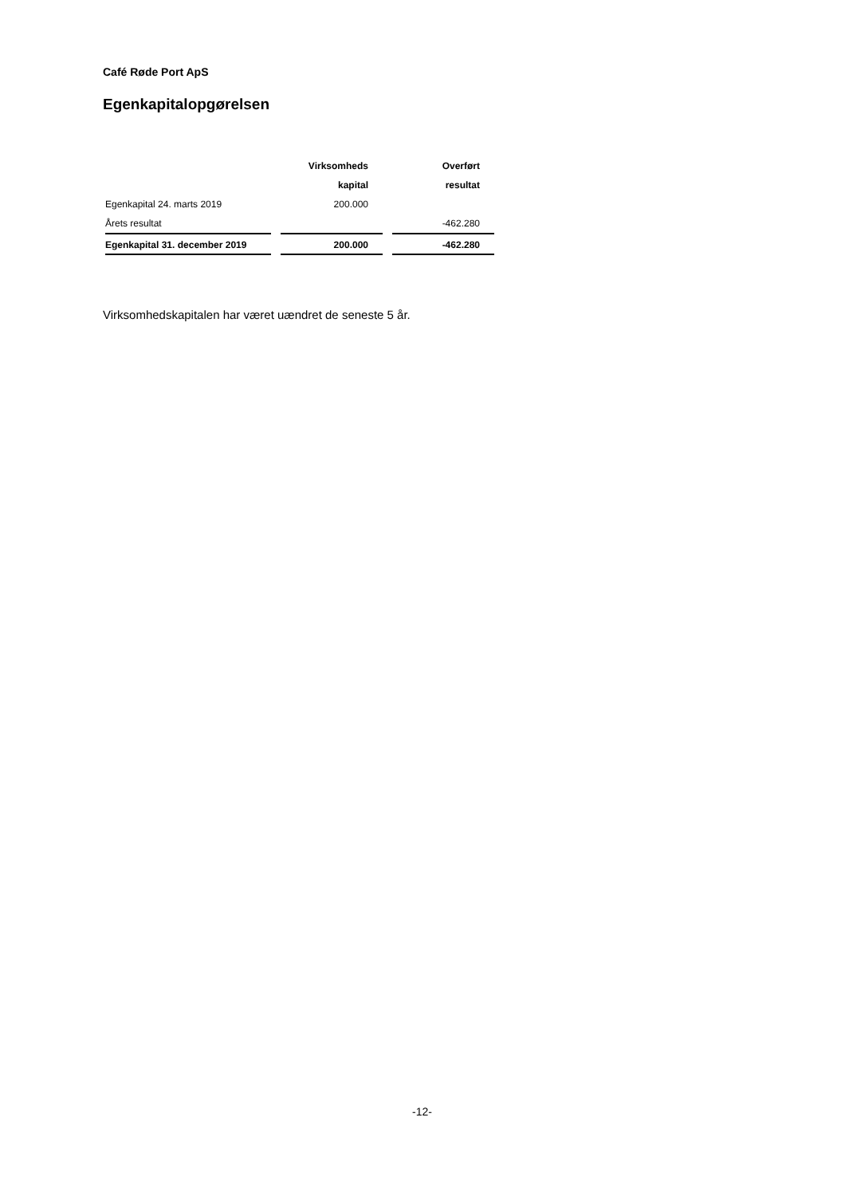Café Røde Port ApS
Egenkapitalopgørelsen
| | Virksomheds | Overført |
| --- | --- | --- |
| | kapital | resultat |
| Egenkapital 24. marts 2019 | 200.000 | |
| Årets resultat | | -462.280 |
| Egenkapital 31. december 2019 | 200.000 | -462.280 |
Virksomhedskapitalen har været uændret de seneste 5 år.
-12-